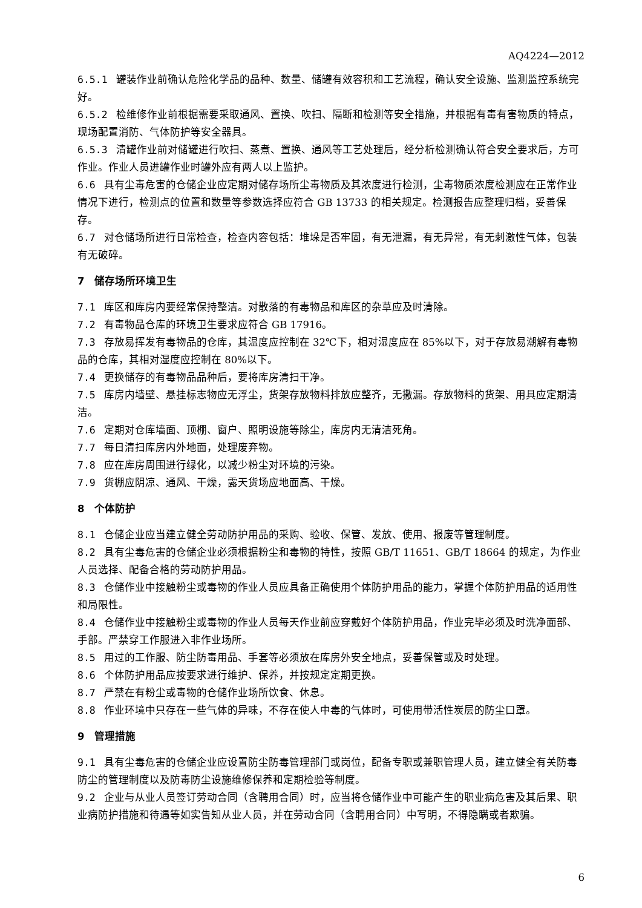AQ4224—2012
6.5.1 罐装作业前确认危险化学品的品种、数量、储罐有效容积和工艺流程，确认安全设施、监测监控系统完好。
6.5.2 检维修作业前根据需要采取通风、置换、吹扫、隔断和检测等安全措施，并根据有毒有害物质的特点，现场配置消防、气体防护等安全器具。
6.5.3 清罐作业前对储罐进行吹扫、蒸煮、置换、通风等工艺处理后，经分析检测确认符合安全要求后，方可作业。作业人员进罐作业时罐外应有两人以上监护。
6.6 具有尘毒危害的仓储企业应定期对储存场所尘毒物质及其浓度进行检测，尘毒物质浓度检测应在正常作业情况下进行，检测点的位置和数量等参数选择应符合 GB 13733 的相关规定。检测报告应整理归档，妥善保存。
6.7 对仓储场所进行日常检查，检查内容包括：堆垛是否牢固，有无泄漏，有无异常，有无刺激性气体，包装有无破碎。
7　储存场所环境卫生
7.1 库区和库房内要经常保持整洁。对散落的有毒物品和库区的杂草应及时清除。
7.2 有毒物品仓库的环境卫生要求应符合 GB 17916。
7.3 存放易挥发有毒物品的仓库，其温度应控制在 32℃下，相对湿度应在 85%以下，对于存放易潮解有毒物品的仓库，其相对湿度应控制在 80%以下。
7.4 更换储存的有毒物品品种后，要将库房清扫干净。
7.5 库房内墙壁、悬挂标志物应无浮尘，货架存放物料排放应整齐，无撒漏。存放物料的货架、用具应定期清洁。
7.6 定期对仓库墙面、顶棚、窗户、照明设施等除尘，库房内无清洁死角。
7.7 每日清扫库房内外地面，处理废弃物。
7.8 应在库房周围进行绿化，以减少粉尘对环境的污染。
7.9 货棚应阴凉、通风、干燥，露天货场应地面高、干燥。
8　个体防护
8.1 仓储企业应当建立健全劳动防护用品的采购、验收、保管、发放、使用、报废等管理制度。
8.2 具有尘毒危害的仓储企业必须根据粉尘和毒物的特性，按照 GB/T 11651、GB/T 18664 的规定，为作业人员选择、配备合格的劳动防护用品。
8.3 仓储作业中接触粉尘或毒物的作业人员应具备正确使用个体防护用品的能力，掌握个体防护用品的适用性和局限性。
8.4 仓储作业中接触粉尘或毒物的作业人员每天作业前应穿戴好个体防护用品，作业完毕必须及时洗净面部、手部。严禁穿工作服进入非作业场所。
8.5 用过的工作服、防尘防毒用品、手套等必须放在库房外安全地点，妥善保管或及时处理。
8.6 个体防护用品应按要求进行维护、保养，并按规定定期更换。
8.7 严禁在有粉尘或毒物的仓储作业场所饮食、休息。
8.8 作业环境中只存在一些气体的异味，不存在使人中毒的气体时，可使用带活性炭层的防尘口罩。
9　管理措施
9.1 具有尘毒危害的仓储企业应设置防尘防毒管理部门或岗位，配备专职或兼职管理人员，建立健全有关防毒防尘的管理制度以及防毒防尘设施维修保养和定期检验等制度。
9.2 企业与从业人员签订劳动合同（含聘用合同）时，应当将仓储作业中可能产生的职业病危害及其后果、职业病防护措施和待遇等如实告知从业人员，并在劳动合同（含聘用合同）中写明，不得隐瞒或者欺骗。
6